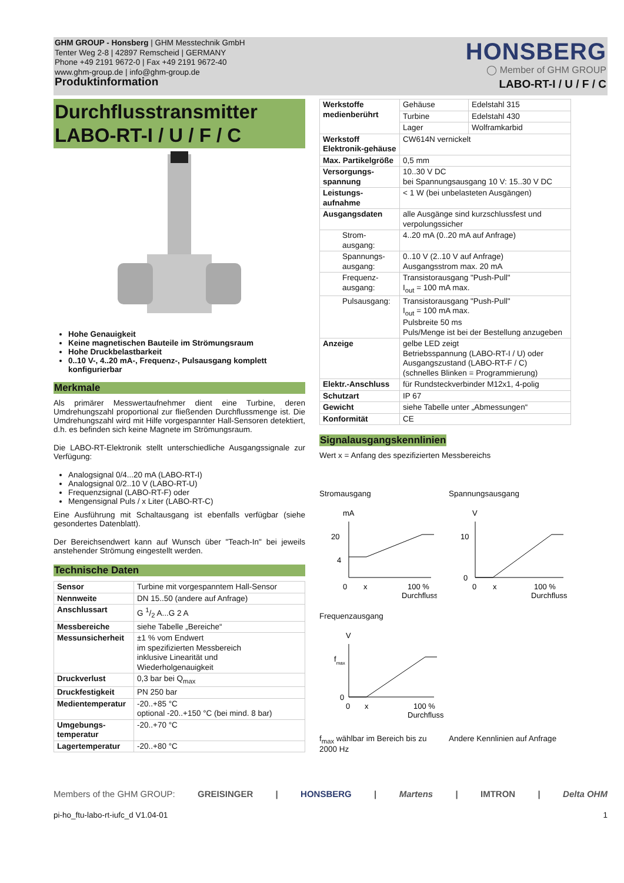GHM GROUP - Honsberg | GHM Messtechnik GmbH
Tenter Weg 2-8 | 42897 Remscheid | GERMANY
Phone +49 2191 9672-0 | Fax +49 2191 9672-40
www.ghm-group.de | info@ghm-group.de
Produktinformation
HONSBERG
◯ Member of GHM GROUP
LABO-RT-I / U / F / C
Durchflusstransmitter
LABO-RT-I / U / F / C
Hohe Genauigkeit
Keine magnetischen Bauteile im Strömungsraum
Hohe Druckbelastbarkeit
0..10 V-, 4..20 mA-, Frequenz-, Pulsausgang komplett konfigurierbar
Merkmale
Als primärer Messwertaufnehmer dient eine Turbine, deren Umdrehungszahl proportional zur fließenden Durchflussmenge ist. Die Umdrehungszahl wird mit Hilfe vorgespannter Hall-Sensoren detektiert, d.h. es befinden sich keine Magnete im Strömungsraum.
Die LABO-RT-Elektronik stellt unterschiedliche Ausgangssignale zur Verfügung:
Analogsignal 0/4...20 mA (LABO-RT-I)
Analogsignal 0/2..10 V (LABO-RT-U)
Frequenzsignal (LABO-RT-F) oder
Mengensignal Puls / x Liter (LABO-RT-C)
Eine Ausführung mit Schaltausgang ist ebenfalls verfügbar (siehe gesondertes Datenblatt).
Der Bereichsendwert kann auf Wunsch über "Teach-In" bei jeweils anstehender Strömung eingestellt werden.
Technische Daten
| Sensor | Turbine mit vorgespanntem Hall-Sensor |
| Nennweite | DN 15..50 (andere auf Anfrage) |
| Anschlussart | G 1/2 A...G 2 A |
| Messbereiche | siehe Tabelle „Bereiche“ |
| Messunsicherheit | ±1 % vom Endwert im spezifizierten Messbereich inklusive Linearität und Wiederholgenauigkeit |
| Druckverlust | 0,3 bar bei Q<sub>max</sub> |
| Druckfestigkeit | PN 250 bar |
| Medientemperatur | -20..+85 °C optional -20..+150 °C (bei mind. 8 bar) |
| Umgebungs- temperatur | -20..+70 °C |
| Lagertemperatur | -20..+80 °C |
| Werkstoffe medienberührt | Gehäuse | Edelstahl 315 |
| | Turbine | Edelstahl 430 |
| | Lager | Wolframkarbid |
| Werkstoff Elektronik-gehäuse | CW614N vernickelt | |
| Max. Partikelgröße | 0,5 mm | |
| Versorgungs-spannung | 10..30 V DC bei Spannungsausgang 10 V: 15..30 V DC | |
| Leistungs-aufnahme | < 1 W (bei unbelasteten Ausgängen) | |
| Ausgangsdaten | alle Ausgänge sind kurzschlussfest und verpolungssicher | |
| Strom-ausgang: | 4..20 mA (0..20 mA auf Anfrage) | |
| Spannungs-ausgang: | 0..10 V (2..10 V auf Anfrage) Ausgangsstrom max. 20 mA | |
| Frequenz-ausgang: | Transistorausgang "Push-Pull" I<sub>out</sub> = 100 mA max. | |
| Pulsausgang: | Transistorausgang "Push-Pull" I<sub>out</sub> = 100 mA max. Pulsbreite 50 ms Puls/Menge ist bei der Bestellung anzugeben | |
| Anzeige | gelbe LED zeigt Betriebsspannung (LABO-RT-I / U) oder Ausgangszustand (LABO-RT-F / C) (schnelles Blinken = Programmierung) | |
| Elektr.-Anschluss | für Rundsteckverbinder M12x1, 4-polig | |
| Schutzart | IP 67 | |
| Gewicht | siehe Tabelle unter „Abmessungen“ | |
| Konformität | CE | |
Signalausgangskennlinien
Wert x = Anfang des spezifizierten Messbereichs
Stromausgang
mA
20
4
0
x
100 %
Durchfluss
Spannungsausgang
V
10
0
0
x
100 %
Durchfluss
Frequenzausgang
V
fmax
0
0
x
100 %
Durchfluss
f<sub>max</sub> wählbar im Bereich bis zu 2000 Hz
Andere Kennlinien auf Anfrage
Members of the GHM GROUP: GREISINGER | HONSBERG | Martens | IMTRON | Delta OHM
pi-ho_ftu-labo-rt-iufc_d V1.04-01 1